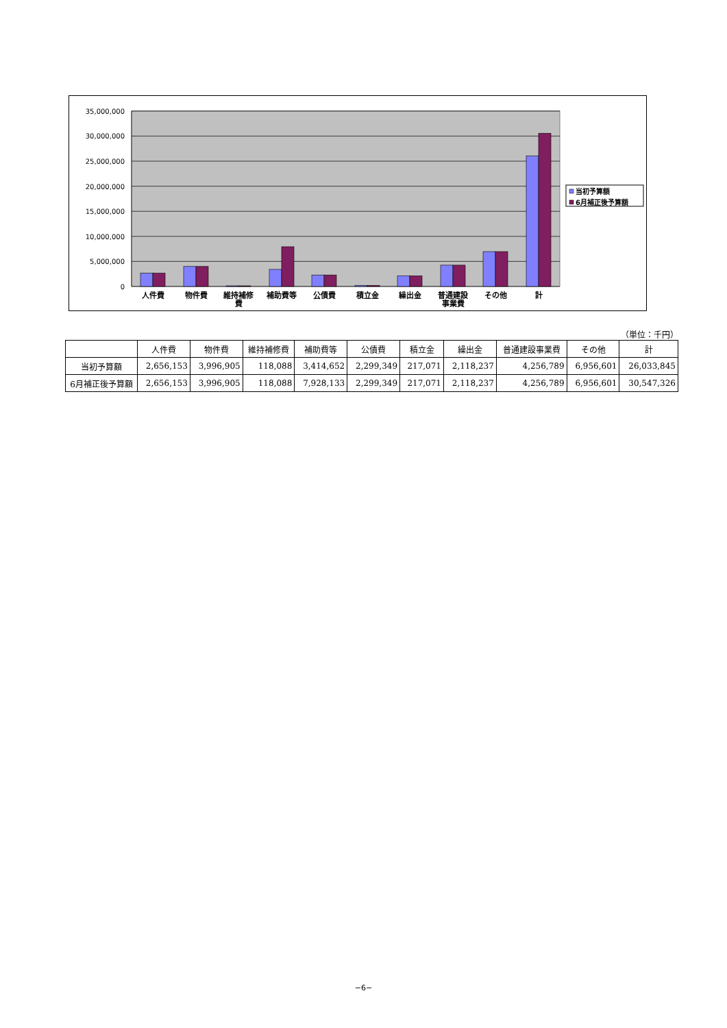35,000,000
30,000,000
25,000,000
20,000,000
15,000,000
10,000,000
5,000,000
0
人件費
物件費
維持補修
費
補助費等
公債費
積立金
繰出金
普通建設
事業費
その他
計
当初予算額
6月補正後予算額
（単位：千円）
| | 人件費 | 物件費 | 維持補修費 | 補助費等 | 公債費 | 積立金 | 繰出金 | 普通建設事業費 | その他 | 計 |
| --- | --- | --- | --- | --- | --- | --- | --- | --- | --- | --- |
| 当初予算額 | 2,656,153 | 3,996,905 | 118,088 | 3,414,652 | 2,299,349 | 217,071 | 2,118,237 | 4,256,789 | 6,956,601 | 26,033,845 |
| 6月補正後予算額 | 2,656,153 | 3,996,905 | 118,088 | 7,928,133 | 2,299,349 | 217,071 | 2,118,237 | 4,256,789 | 6,956,601 | 30,547,326 |
−6−